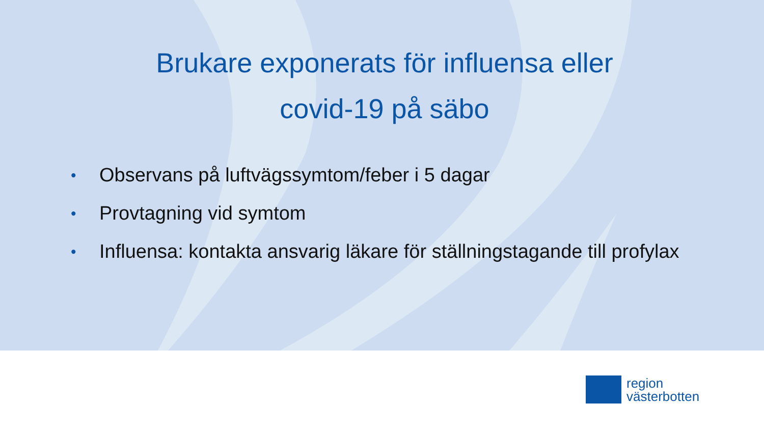Brukare exponerats för influensa eller covid-19 på säbo
• Observans på luftvägssymtom/feber i 5 dagar
• Provtagning vid symtom
• Influensa: kontakta ansvarig läkare för ställningstagande till profylax
region
västerbotten